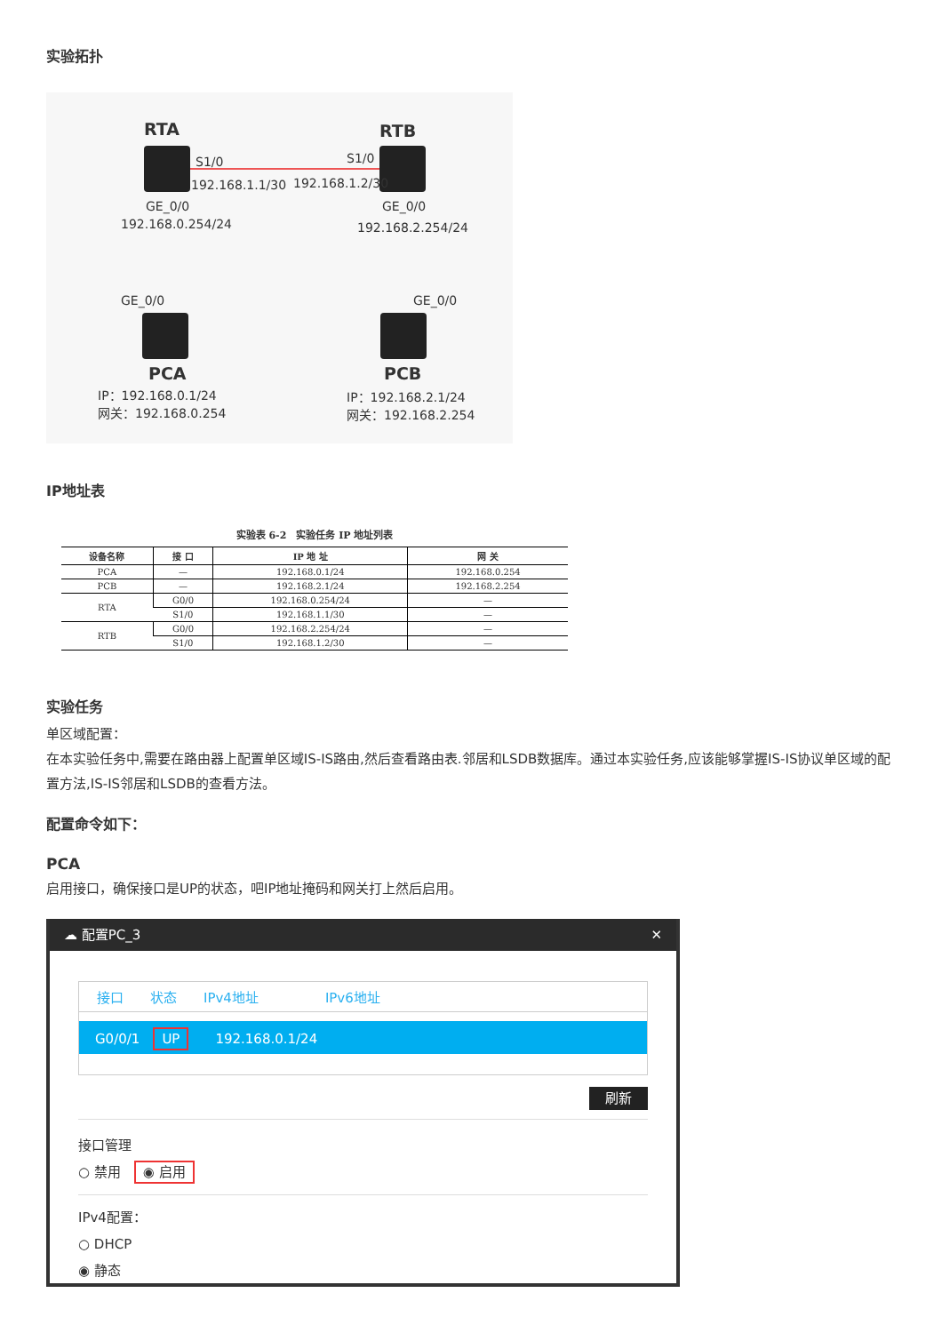实验拓扑
RTA RTB
S1/0 S1/0
192.168.1.1/30 192.168.1.2/30
GE_0/0 GE_0/0
192.168.0.254/24 192.168.2.254/24
GE_0/0 GE_0/0
PCA PCB
IP：192.168.0.1/24
网关：192.168.0.254
IP：192.168.2.1/24
网关：192.168.2.254
IP地址表
实验表 6-2 实验任务 IP 地址列表
| 设备名称 | 接 口 | IP 地 址 | 网 关 |
| --- | --- | --- | --- |
| PCA | — | 192.168.0.1/24 | 192.168.0.254 |
| PCB | — | 192.168.2.1/24 | 192.168.2.254 |
| RTA | G0/0 | 192.168.0.254/24 | — |
| | S1/0 | 192.168.1.1/30 | — |
| RTB | G0/0 | 192.168.2.254/24 | — |
| | S1/0 | 192.168.1.2/30 | — |
实验任务
单区域配置：
在本实验任务中,需要在路由器上配置单区域IS-IS路由,然后查看路由表.邻居和LSDB数据库。通过本实验任务,应该能够掌握IS-IS协议单区域的配置方法,IS-IS邻居和LSDB的查看方法。
配置命令如下：
PCA
启用接口，确保接口是UP的状态，吧IP地址掩码和网关打上然后启用。
☁ 配置PC_3 ✕
接口　　状态　　IPv4地址　　　　　IPv6地址
G0/0/1　UP　　192.168.0.1/24
刷新
接口管理
○ 禁用　◉ 启用
IPv4配置：
○ DHCP
◉ 静态